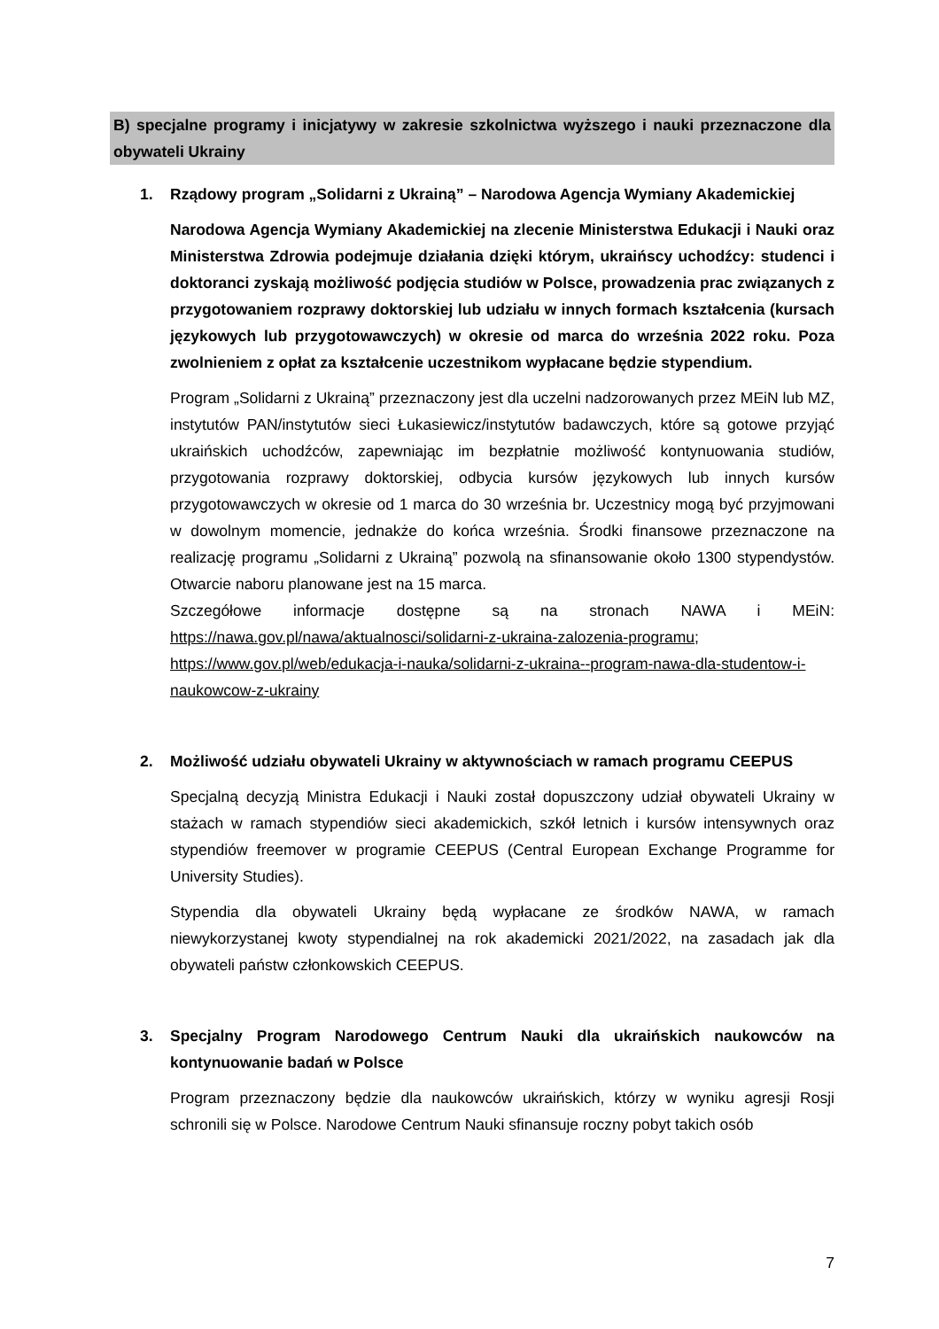B) specjalne programy i inicjatywy w zakresie szkolnictwa wyższego i nauki przeznaczone dla obywateli Ukrainy
1. Rządowy program „Solidarni z Ukrainą” – Narodowa Agencja Wymiany Akademickiej
Narodowa Agencja Wymiany Akademickiej na zlecenie Ministerstwa Edukacji i Nauki oraz Ministerstwa Zdrowia podejmuje działania dzięki którym, ukraińscy uchodźcy: studenci i doktoranci zyskają możliwość podjęcia studiów w Polsce, prowadzenia prac związanych z przygotowaniem rozprawy doktorskiej lub udziału w innych formach kształcenia (kursach językowych lub przygotowawczych) w okresie od marca do września 2022 roku. Poza zwolnieniem z opłat za kształcenie uczestnikom wypłacane będzie stypendium.
Program „Solidarni z Ukrainą” przeznaczony jest dla uczelni nadzorowanych przez MEiN lub MZ, instytutów PAN/instytutów sieci Łukasiewicz/instytutów badawczych, które są gotowe przyjąć ukraińskich uchodźców, zapewniając im bezpłatnie możliwość kontynuowania studiów, przygotowania rozprawy doktorskiej, odbycia kursów językowych lub innych kursów przygotowawczych w okresie od 1 marca do 30 września br. Uczestnicy mogą być przyjmowani w dowolnym momencie, jednakże do końca września. Środki finansowe przeznaczone na realizację programu „Solidarni z Ukrainą” pozwolą na sfinansowanie około 1300 stypendystów. Otwarcie naboru planowane jest na 15 marca.
Szczegółowe informacje dostępne są na stronach NAWA i MEiN: https://nawa.gov.pl/nawa/aktualnosci/solidarni-z-ukraina-zalozenia-programu; https://www.gov.pl/web/edukacja-i-nauka/solidarni-z-ukraina--program-nawa-dla-studentow-i-naukowcow-z-ukrainy
2. Możliwość udziału obywateli Ukrainy w aktywnościach w ramach programu CEEPUS
Specjalną decyzją Ministra Edukacji i Nauki został dopuszczony udział obywateli Ukrainy w stażach w ramach stypendiów sieci akademickich, szkół letnich i kursów intensywnych oraz stypendiów freemover w programie CEEPUS (Central European Exchange Programme for University Studies).
Stypendia dla obywateli Ukrainy będą wypłacane ze środków NAWA, w ramach niewykorzystanej kwoty stypendialnej na rok akademicki 2021/2022, na zasadach jak dla obywateli państw członkowskich CEEPUS.
3. Specjalny Program Narodowego Centrum Nauki dla ukraińskich naukowców na kontynuowanie badań w Polsce
Program przeznaczony będzie dla naukowców ukraińskich, którzy w wyniku agresji Rosji schronili się w Polsce. Narodowe Centrum Nauki sfinansuje roczny pobyt takich osób
7